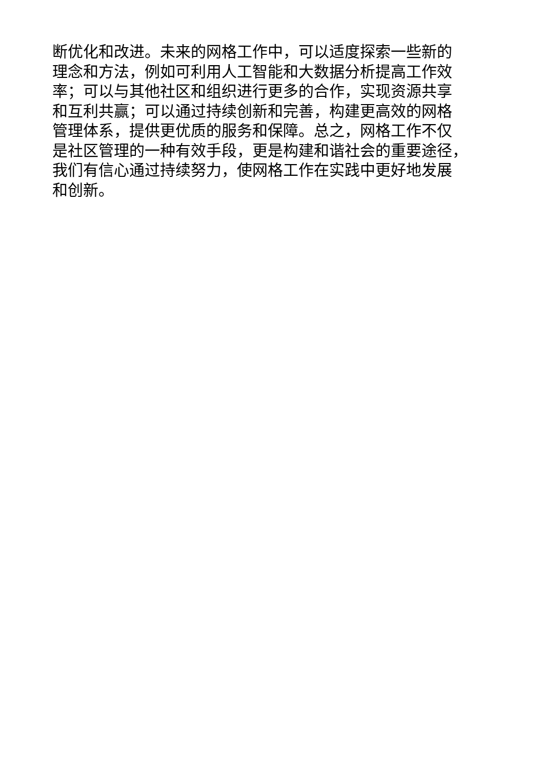断优化和改进。未来的网格工作中，可以适度探索一些新的
理念和方法，例如可利用人工智能和大数据分析提高工作效
率；可以与其他社区和组织进行更多的合作，实现资源共享
和互利共赢；可以通过持续创新和完善，构建更高效的网格
管理体系，提供更优质的服务和保障。总之，网格工作不仅
是社区管理的一种有效手段，更是构建和谐社会的重要途径，
我们有信心通过持续努力，使网格工作在实践中更好地发展
和创新。